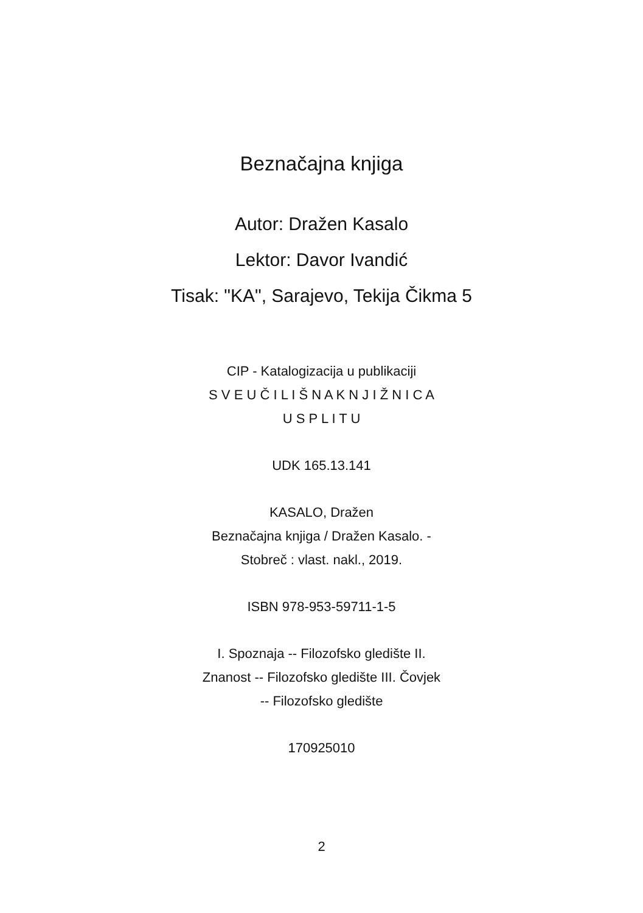Beznačajna knjiga
Autor: Dražen Kasalo
Lektor: Davor Ivandić
Tisak: "KA", Sarajevo, Tekija Čikma 5
CIP - Katalogizacija u publikaciji
S V E U Č I L I Š N A K N J I Ž N I C A
U S P L I T U
UDK 165.13.141
KASALO, Dražen
Beznačajna knjiga / Dražen Kasalo. -
Stobreč : vlast. nakl., 2019.
ISBN 978-953-59711-1-5
I. Spoznaja -- Filozofsko gledište II.
Znanost -- Filozofsko gledište III. Čovjek
-- Filozofsko gledište
170925010
2